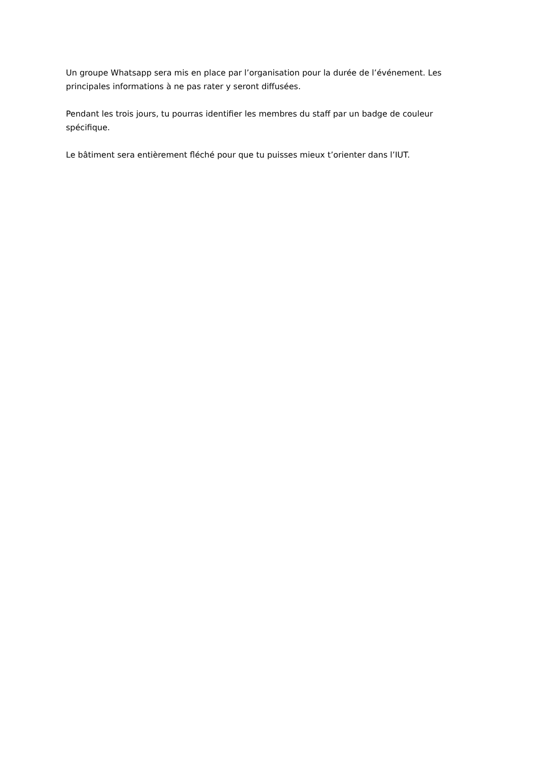Un groupe Whatsapp sera mis en place par l’organisation pour la durée de l’événement. Les principales informations à ne pas rater y seront diffusées.
Pendant les trois jours, tu pourras identifier les membres du staff par un badge de couleur spécifique.
Le bâtiment sera entièrement fléché pour que tu puisses mieux t’orienter dans l’IUT.